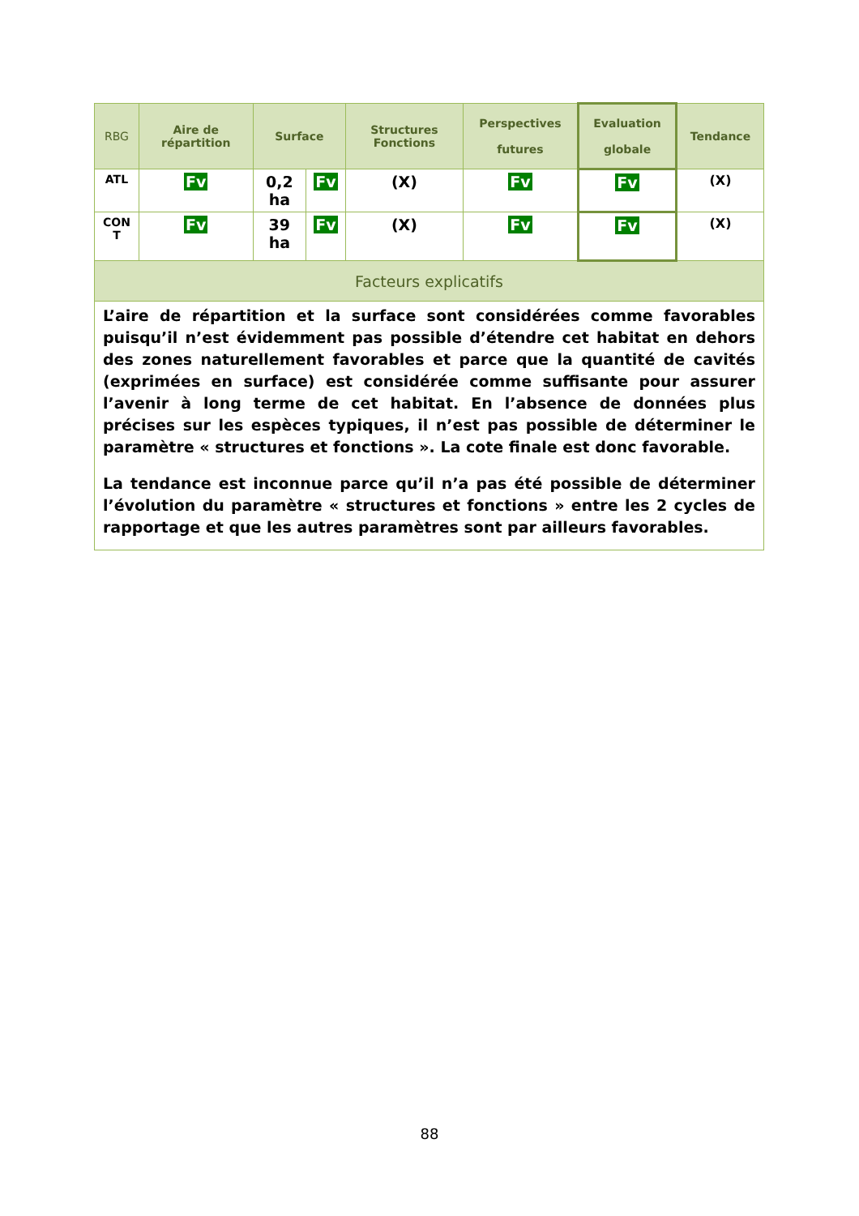| RBG | Aire de répartition | Surface | | Structures Fonctions | Perspectives futures | Evaluation globale | Tendance |
| --- | --- | --- | --- | --- | --- | --- | --- |
| ATL | Fv | 0,2 ha | Fv | (X) | Fv | Fv | (X) |
| CON T | Fv | 39 ha | Fv | (X) | Fv | Fv | (X) |
| Facteurs explicatifs | | | | | | | |
| L’aire de répartition et la surface sont considérées comme favorables puisqu’il n’est évidemment pas possible d’étendre cet habitat en dehors des zones naturellement favorables et parce que la quantité de cavités (exprimées en surface) est considérée comme suffisante pour assurer l’avenir à long terme de cet habitat. En l’absence de données plus précises sur les espèces typiques, il n’est pas possible de déterminer le paramètre « structures et fonctions ». La cote finale est donc favorable. La tendance est inconnue parce qu’il n’a pas été possible de déterminer l’évolution du paramètre « structures et fonctions » entre les 2 cycles de rapportage et que les autres paramètres sont par ailleurs favorables. | | | | | | | |
88